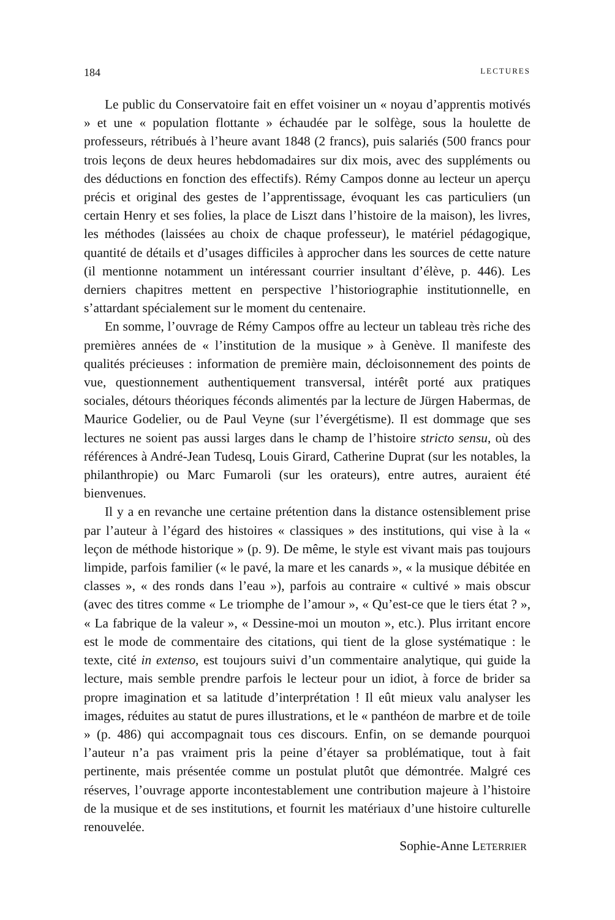184 LECTURES
Le public du Conservatoire fait en effet voisiner un « noyau d’apprentis motivés » et une « population flottante » échaudée par le solfège, sous la houlette de professeurs, rétribués à l’heure avant 1848 (2 francs), puis salariés (500 francs pour trois leçons de deux heures hebdomadaires sur dix mois, avec des suppléments ou des déductions en fonction des effectifs). Rémy Campos donne au lecteur un aperçu précis et original des gestes de l’apprentissage, évoquant les cas particuliers (un certain Henry et ses folies, la place de Liszt dans l’histoire de la maison), les livres, les méthodes (laissées au choix de chaque professeur), le matériel pédagogique, quantité de détails et d’usages difficiles à approcher dans les sources de cette nature (il mentionne notamment un intéressant courrier insultant d’élève, p. 446). Les derniers chapitres mettent en perspective l’historiographie institutionnelle, en s’attardant spécialement sur le moment du centenaire.
En somme, l’ouvrage de Rémy Campos offre au lecteur un tableau très riche des premières années de « l’institution de la musique » à Genève. Il manifeste des qualités précieuses : information de première main, décloisonnement des points de vue, questionnement authentiquement transversal, intérêt porté aux pratiques sociales, détours théoriques féconds alimentés par la lecture de Jürgen Habermas, de Maurice Godelier, ou de Paul Veyne (sur l’évergétisme). Il est dommage que ses lectures ne soient pas aussi larges dans le champ de l’histoire stricto sensu, où des références à André-Jean Tudesq, Louis Girard, Catherine Duprat (sur les notables, la philanthropie) ou Marc Fumaroli (sur les orateurs), entre autres, auraient été bienvenues.
Il y a en revanche une certaine prétention dans la distance ostensiblement prise par l’auteur à l’égard des histoires « classiques » des institutions, qui vise à la « leçon de méthode historique » (p. 9). De même, le style est vivant mais pas toujours limpide, parfois familier (« le pavé, la mare et les canards », « la musique débitée en classes », « des ronds dans l’eau »), parfois au contraire « cultivé » mais obscur (avec des titres comme « Le triomphe de l’amour », « Qu’est-ce que le tiers état ? », « La fabrique de la valeur », « Dessine-moi un mouton », etc.). Plus irritant encore est le mode de commentaire des citations, qui tient de la glose systématique : le texte, cité in extenso, est toujours suivi d’un commentaire analytique, qui guide la lecture, mais semble prendre parfois le lecteur pour un idiot, à force de brider sa propre imagination et sa latitude d’interprétation ! Il eût mieux valu analyser les images, réduites au statut de pures illustrations, et le « panthéon de marbre et de toile » (p. 486) qui accompagnait tous ces discours. Enfin, on se demande pourquoi l’auteur n’a pas vraiment pris la peine d’étayer sa problématique, tout à fait pertinente, mais présentée comme un postulat plutôt que démontrée. Malgré ces réserves, l’ouvrage apporte incontestablement une contribution majeure à l’histoire de la musique et de ses institutions, et fournit les matériaux d’une histoire culturelle renouvelée.
Sophie-Anne LETERRIER